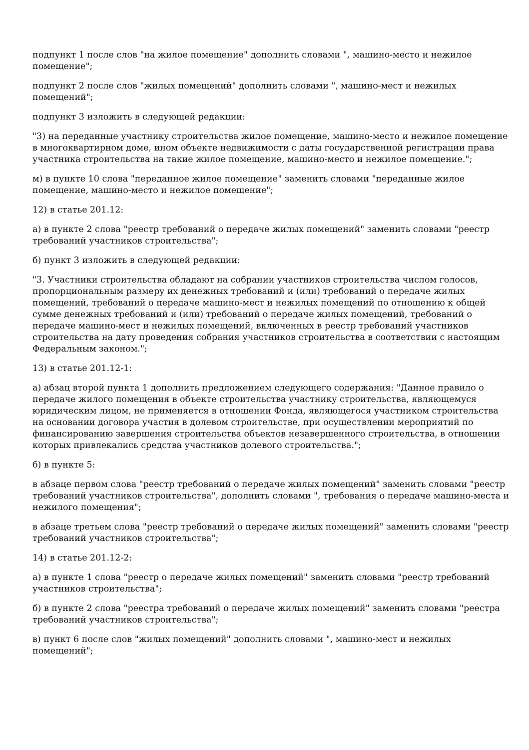подпункт 1 после слов "на жилое помещение" дополнить словами ", машино-место и нежилое помещение";
подпункт 2 после слов "жилых помещений" дополнить словами ", машино-мест и нежилых помещений";
подпункт 3 изложить в следующей редакции:
"3) на переданные участнику строительства жилое помещение, машино-место и нежилое помещение в многоквартирном доме, ином объекте недвижимости с даты государственной регистрации права участника строительства на такие жилое помещение, машино-место и нежилое помещение.";
м) в пункте 10 слова "переданное жилое помещение" заменить словами "переданные жилое помещение, машино-место и нежилое помещение";
12) в статье 201.12:
а) в пункте 2 слова "реестр требований о передаче жилых помещений" заменить словами "реестр требований участников строительства";
б) пункт 3 изложить в следующей редакции:
"3. Участники строительства обладают на собрании участников строительства числом голосов, пропорциональным размеру их денежных требований и (или) требований о передаче жилых помещений, требований о передаче машино-мест и нежилых помещений по отношению к общей сумме денежных требований и (или) требований о передаче жилых помещений, требований о передаче машино-мест и нежилых помещений, включенных в реестр требований участников строительства на дату проведения собрания участников строительства в соответствии с настоящим Федеральным законом.";
13) в статье 201.12-1:
а) абзац второй пункта 1 дополнить предложением следующего содержания: "Данное правило о передаче жилого помещения в объекте строительства участнику строительства, являющемуся юридическим лицом, не применяется в отношении Фонда, являющегося участником строительства на основании договора участия в долевом строительстве, при осуществлении мероприятий по финансированию завершения строительства объектов незавершенного строительства, в отношении которых привлекались средства участников долевого строительства.";
б) в пункте 5:
в абзаце первом слова "реестр требований о передаче жилых помещений" заменить словами "реестр требований участников строительства", дополнить словами ", требования о передаче машино-места и нежилого помещения";
в абзаце третьем слова "реестр требований о передаче жилых помещений" заменить словами "реестр требований участников строительства";
14) в статье 201.12-2:
а) в пункте 1 слова "реестр о передаче жилых помещений" заменить словами "реестр требований участников строительства";
б) в пункте 2 слова "реестра требований о передаче жилых помещений" заменить словами "реестра требований участников строительства";
в) пункт 6 после слов "жилых помещений" дополнить словами ", машино-мест и нежилых помещений";